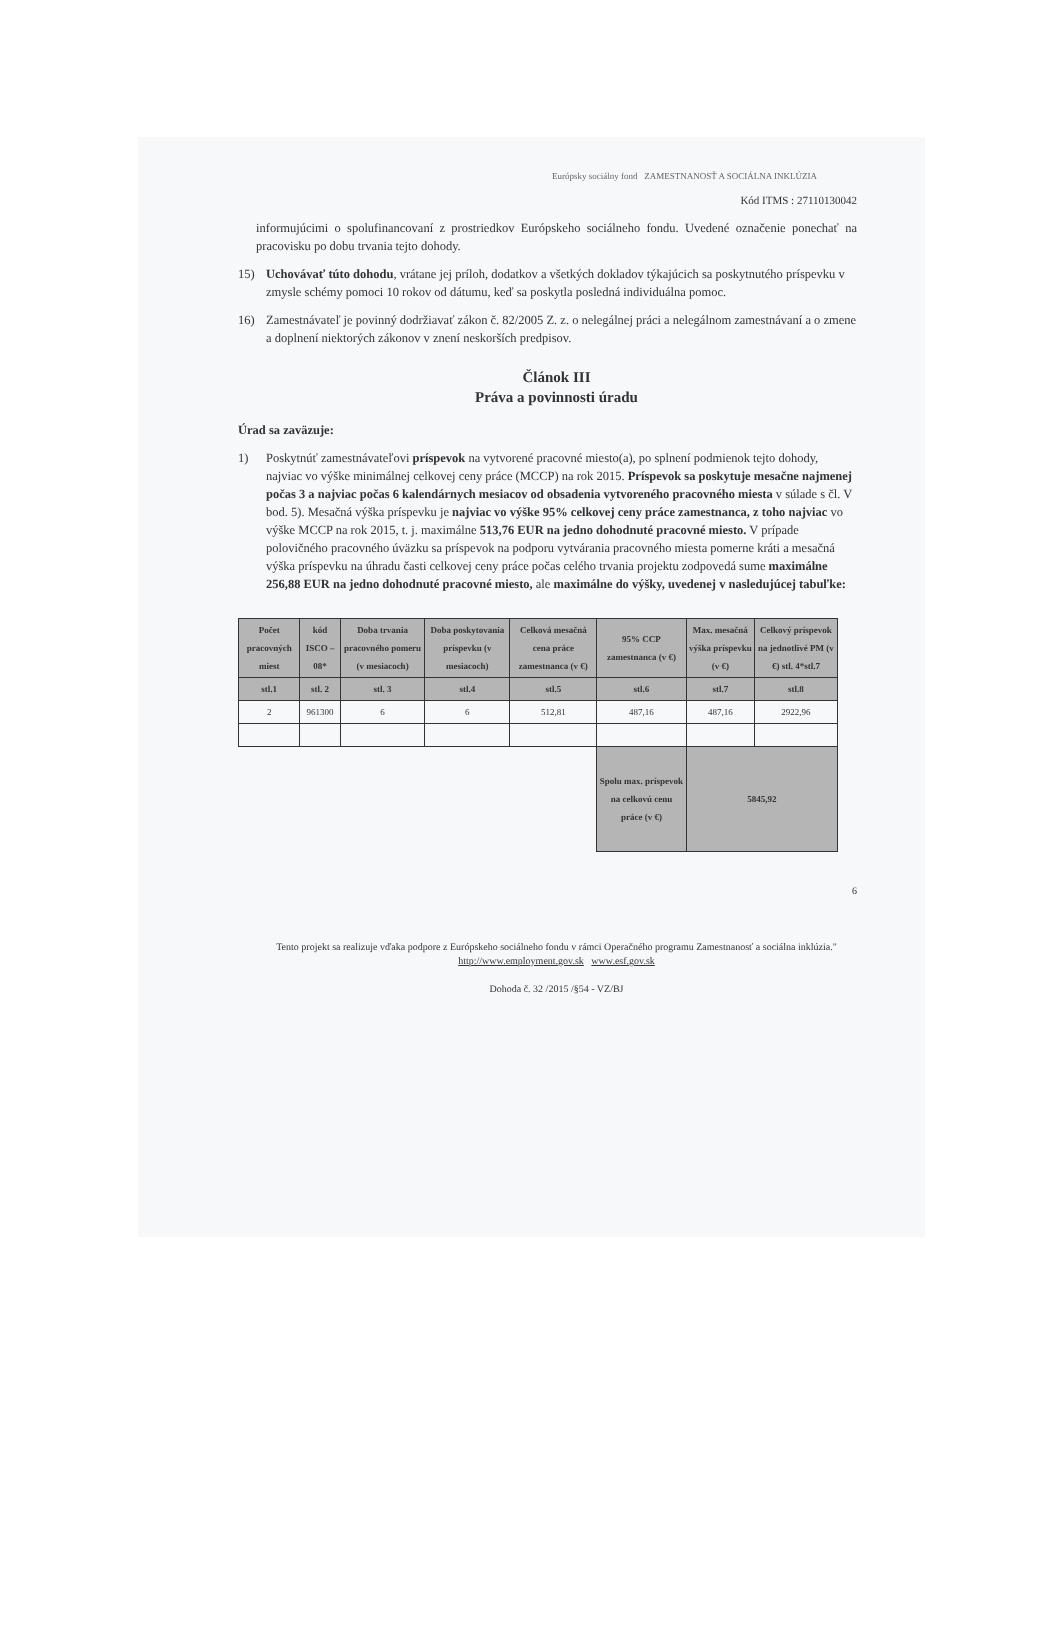Európsky sociálny fond ZAMESTNANOSŤ A SOCIÁLNA INKLÚZIA
Kód ITMS : 27110130042
informujúcimi o spolufinancovaní z prostriedkov Európskeho sociálneho fondu. Uvedené označenie ponechať na pracovisku po dobu trvania tejto dohody.
15)
Uchovávať túto dohodu, vrátane jej príloh, dodatkov a všetkých dokladov týkajúcich sa poskytnutého príspevku v zmysle schémy pomoci 10 rokov od dátumu, keď sa poskytla posledná individuálna pomoc.
16)
Zamestnávateľ je povinný dodržiavať zákon č. 82/2005 Z. z. o nelegálnej práci a nelegálnom zamestnávaní a o zmene a doplnení niektorých zákonov v znení neskorších predpisov.
Článok III
Práva a povinnosti úradu
Úrad sa zaväzuje:
1) Poskytnúť zamestnávateľovi príspevok na vytvorené pracovné miesto(a), po splnení podmienok tejto dohody, najviac vo výške minimálnej celkovej ceny práce (MCCP) na rok 2015. Príspevok sa poskytuje mesačne najmenej počas 3 a najviac počas 6 kalendárnych mesiacov od obsadenia vytvoreného pracovného miesta v súlade s čl. V bod. 5). Mesačná výška príspevku je najviac vo výške 95% celkovej ceny práce zamestnanca, z toho najviac vo výške MCCP na rok 2015, t. j. maximálne 513,76 EUR na jedno dohodnuté pracovné miesto. V prípade polovičného pracovného úväzku sa príspevok na podporu vytvárania pracovného miesta pomerne kráti a mesačná výška príspevku na úhradu časti celkovej ceny práce počas celého trvania projektu zodpovedá sume maximálne 256,88 EUR na jedno dohodnuté pracovné miesto, ale maximálne do výšky, uvedenej v nasledujúcej tabuľke:
| Počet pracovných miest | kód ISCO – 08* | Doba trvania pracovného pomeru (v mesiacoch) | Doba poskytovania príspevku (v mesiacoch) | Celková mesačná cena práce zamestnanca (v €) | 95% CCP zamestnanca (v €) | Max. mesačná výška príspevku (v €) | Celkový príspevok na jednotlivé PM (v €) stl. 4*stl.7 |
| --- | --- | --- | --- | --- | --- | --- | --- |
| stl.1 | stl. 2 | stl. 3 | stl.4 | stl.5 | stl.6 | stl.7 | stl.8 |
| 2 | 961300 | 6 | 6 | 512,81 | 487,16 | 487,16 | 2922,96 |
| | | | | | Spolu max. príspevok na celkovú cenu práce (v €) | 5845,92 | |
6
Tento projekt sa realizuje vďaka podpore z Európskeho sociálneho fondu v rámci Operačného programu Zamestnanosť a sociálna inklúzia."
http://www.employment.gov.sk www.esf.gov.sk
Dohoda č. 32 /2015 /§54 - VZ/BJ